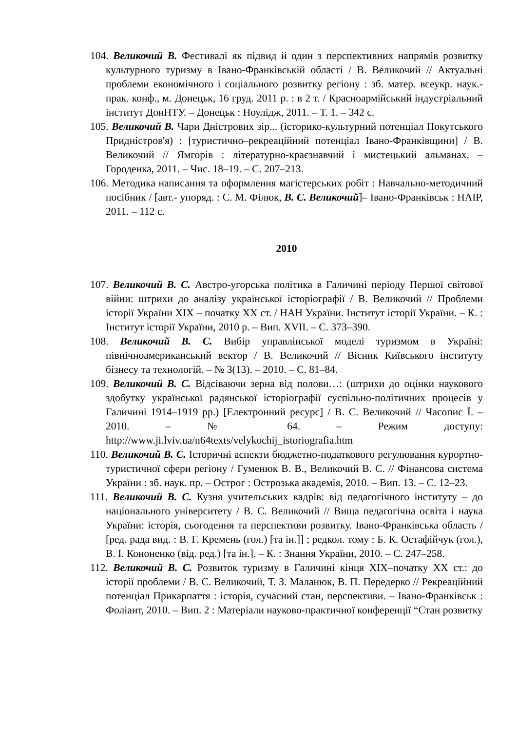104. Великочий В. Фестивалі як підвид й один з перспективних напрямів розвитку культурного туризму в Івано-Франківській області / В. Великочий // Актуальні проблеми економічного і соціального розвитку регіону : зб. матер. всеукр. наук.-прак. конф., м. Донецьк, 16 груд. 2011 р. : в 2 т. / Красноармійський індустріальний інститут ДонНТУ. – Донецьк : Ноулідж, 2011. – Т. 1. – 342 с.
105. Великочий В. Чари Дністрових зір... (історико-культурний потенціал Покутського Придністров'я) : [туристично–рекреаційний потенціал Івано-Франківщини] / В. Великочий // Ямгорів : літературно-краєзнавчий і мистецький альманах. – Городенка, 2011. – Чис. 18–19. – С. 207–213.
106. Методика написання та оформлення магістерських робіт : Навчально-методичний посібник / [авт.- упоряд. : С. М. Філюк, В. С. Великочий]– Івано-Франківськ : НАІР, 2011. – 112 с.
2010
107. Великочий В. С. Австро-угорська політика в Галичині періоду Першої світової війни: штрихи до аналізу української історіографії / В. Великочий // Проблеми історії України ХІХ – початку ХХ ст. / НАН України. Інститут історії України. – К. : Інститут історії України, 2010 р. – Вип. XVII. – С. 373–390.
108. Великочий В. С. Вибір управлінської моделі туризмом в Україні: північноамериканський вектор / В. Великочий // Вісник Київського інституту бізнесу та технологій. – № 3(13). – 2010. – С. 81–84.
109. Великочий В. С. Відсіваючи зерна від полови…: (штрихи до оцінки наукового здобутку української радянської історіографії суспільно-політичних процесів у Галичині 1914–1919 рр.) [Електронний ресурс] / В. С. Великочий // Часопис Ї. – 2010. – № 64. – Режим доступу: http://www.ji.lviv.ua/n64texts/velykochij_istoriografia.htm
110. Великочий В. С. Історичні аспекти бюджетно-податкового регулювання курортно-туристичної сфери регіону / Гуменюк В. В., Великочий В. С. // Фінансова система України : зб. наук. пр. – Острог : Острозька академія, 2010. – Вип. 13. – С. 12–23.
111. Великочий В. С. Кузня учительських кадрів: від педагогічного інституту – до національного університету / В. С. Великочий // Вища педагогічна освіта і наука України: історія, сьогодення та перспективи розвитку. Івано-Франківська область / [ред. рада вид. : В. Г. Кремень (гол.) [та ін.]] ; редкол. тому : Б. К. Остафійчук (гол.), В. І. Кононенко (від. ред.) [та ін.]. – К. : Знання України, 2010. – С. 247–258.
112. Великочий В. С. Розвиток туризму в Галичині кінця ХІХ–початку ХХ ст.: до історії проблеми / В. С. Великочий, Т. З. Маланюк, В. П. Передерко // Рекреаційний потенціал Прикарпаття : історія, сучасний стан, перспективи. – Івано-Франківськ : Фоліант, 2010. – Вип. 2 : Матеріали науково-практичної конференції “Стан розвитку